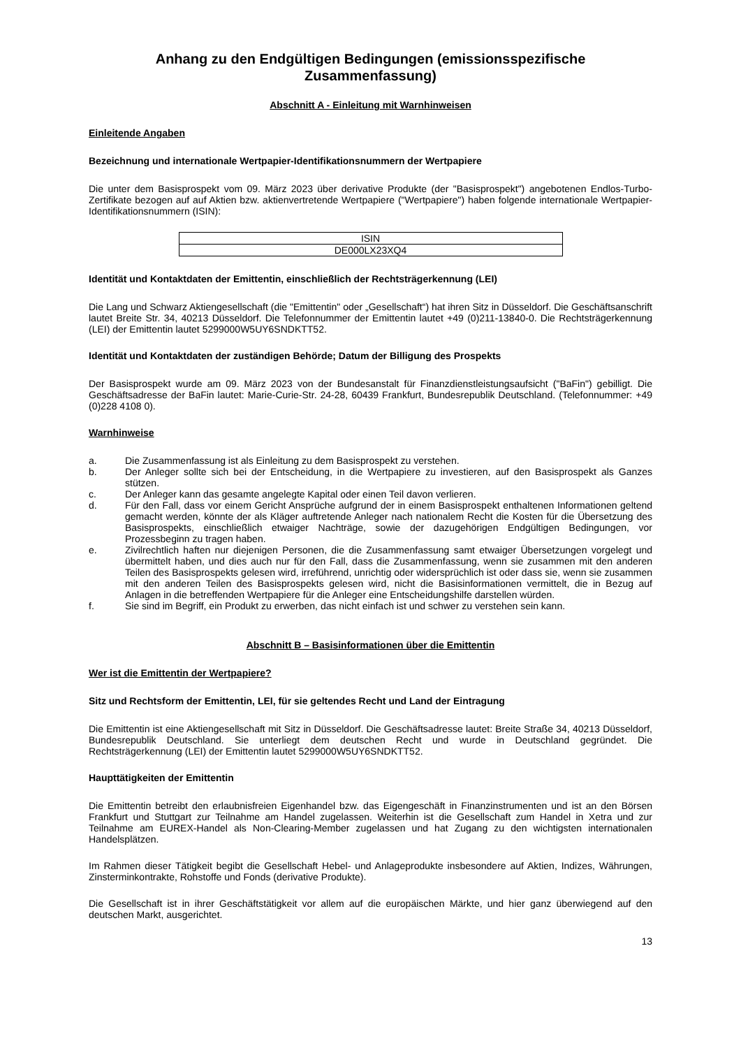Anhang zu den Endgültigen Bedingungen (emissionsspezifische Zusammenfassung)
Abschnitt A - Einleitung mit Warnhinweisen
Einleitende Angaben
Bezeichnung und internationale Wertpapier-Identifikationsnummern der Wertpapiere
Die unter dem Basisprospekt vom 09. März 2023 über derivative Produkte (der "Basisprospekt") angebotenen Endlos-Turbo-Zertifikate bezogen auf auf Aktien bzw. aktienvertretende Wertpapiere ("Wertpapiere") haben folgende internationale Wertpapier-Identifikationsnummern (ISIN):
| ISIN |
| DE000LX23XQ4 |
Identität und Kontaktdaten der Emittentin, einschließlich der Rechtsträgerkennung (LEI)
Die Lang und Schwarz Aktiengesellschaft (die "Emittentin" oder „Gesellschaft“) hat ihren Sitz in Düsseldorf. Die Geschäftsanschrift lautet Breite Str. 34, 40213 Düsseldorf. Die Telefonnummer der Emittentin lautet +49 (0)211-13840-0. Die Rechtsträgerkennung (LEI) der Emittentin lautet 5299000W5UY6SNDKTT52.
Identität und Kontaktdaten der zuständigen Behörde; Datum der Billigung des Prospekts
Der Basisprospekt wurde am 09. März 2023 von der Bundesanstalt für Finanzdienstleistungsaufsicht ("BaFin") gebilligt. Die Geschäftsadresse der BaFin lautet: Marie-Curie-Str. 24-28, 60439 Frankfurt, Bundesrepublik Deutschland. (Telefonnummer: +49 (0)228 4108 0).
Warnhinweise
a. Die Zusammenfassung ist als Einleitung zu dem Basisprospekt zu verstehen.
b. Der Anleger sollte sich bei der Entscheidung, in die Wertpapiere zu investieren, auf den Basisprospekt als Ganzes stützen.
c. Der Anleger kann das gesamte angelegte Kapital oder einen Teil davon verlieren.
d. Für den Fall, dass vor einem Gericht Ansprüche aufgrund der in einem Basisprospekt enthaltenen Informationen geltend gemacht werden, könnte der als Kläger auftretende Anleger nach nationalem Recht die Kosten für die Übersetzung des Basisprospekts, einschließlich etwaiger Nachträge, sowie der dazugehörigen Endgültigen Bedingungen, vor Prozessbeginn zu tragen haben.
e. Zivilrechtlich haften nur diejenigen Personen, die die Zusammenfassung samt etwaiger Übersetzungen vorgelegt und übermittelt haben, und dies auch nur für den Fall, dass die Zusammenfassung, wenn sie zusammen mit den anderen Teilen des Basisprospekts gelesen wird, irreführend, unrichtig oder widersprüchlich ist oder dass sie, wenn sie zusammen mit den anderen Teilen des Basisprospekts gelesen wird, nicht die Basisinformationen vermittelt, die in Bezug auf Anlagen in die betreffenden Wertpapiere für die Anleger eine Entscheidungshilfe darstellen würden.
f. Sie sind im Begriff, ein Produkt zu erwerben, das nicht einfach ist und schwer zu verstehen sein kann.
Abschnitt B – Basisinformationen über die Emittentin
Wer ist die Emittentin der Wertpapiere?
Sitz und Rechtsform der Emittentin, LEI, für sie geltendes Recht und Land der Eintragung
Die Emittentin ist eine Aktiengesellschaft mit Sitz in Düsseldorf. Die Geschäftsadresse lautet: Breite Straße 34, 40213 Düsseldorf, Bundesrepublik Deutschland. Sie unterliegt dem deutschen Recht und wurde in Deutschland gegründet. Die Rechtsträgerkennung (LEI) der Emittentin lautet 5299000W5UY6SNDKTT52.
Haupttätigkeiten der Emittentin
Die Emittentin betreibt den erlaubnisfreien Eigenhandel bzw. das Eigengeschäft in Finanzinstrumenten und ist an den Börsen Frankfurt und Stuttgart zur Teilnahme am Handel zugelassen. Weiterhin ist die Gesellschaft zum Handel in Xetra und zur Teilnahme am EUREX-Handel als Non-Clearing-Member zugelassen und hat Zugang zu den wichtigsten internationalen Handelsplätzen.
Im Rahmen dieser Tätigkeit begibt die Gesellschaft Hebel- und Anlageprodukte insbesondere auf Aktien, Indizes, Währungen, Zinsterminkontrakte, Rohstoffe und Fonds (derivative Produkte).
Die Gesellschaft ist in ihrer Geschäftstätigkeit vor allem auf die europäischen Märkte, und hier ganz überwiegend auf den deutschen Markt, ausgerichtet.
13